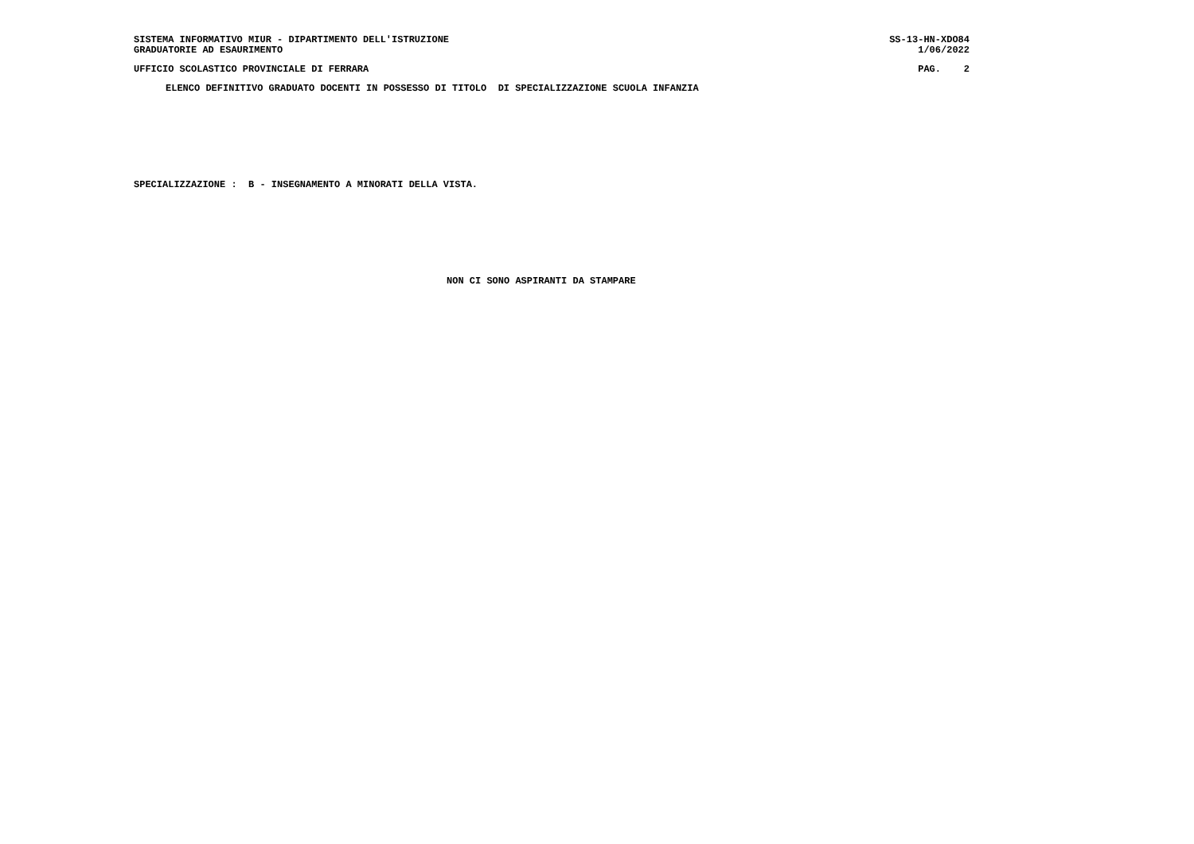SISTEMA INFORMATIVO MIUR - DIPARTIMENTO DELL'ISTRUZIONE SS-13-HN-XDO84
GRADUATORIE AD ESAURIMENTO 1/06/2022
UFFICIO SCOLASTICO PROVINCIALE DI FERRARA PAG. 2
ELENCO DEFINITIVO GRADUATO DOCENTI IN POSSESSO DI TITOLO DI SPECIALIZZAZIONE SCUOLA INFANZIA
SPECIALIZZAZIONE : B - INSEGNAMENTO A MINORATI DELLA VISTA.
NON CI SONO ASPIRANTI DA STAMPARE